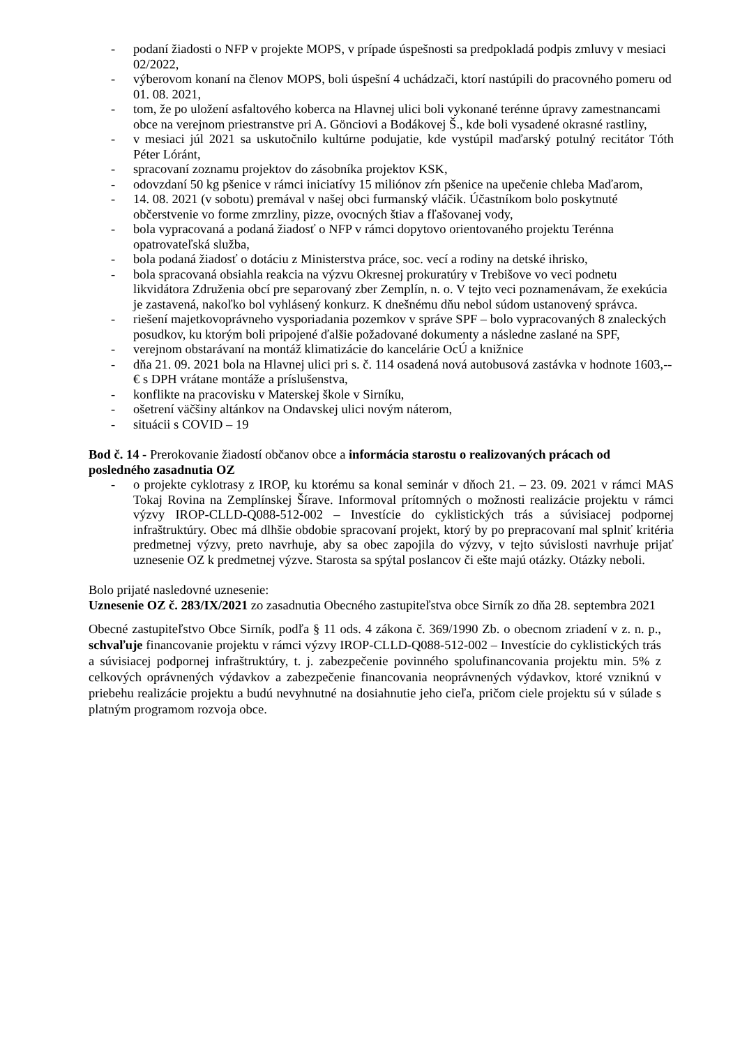- podaní žiadosti o NFP v projekte MOPS, v prípade úspešnosti sa predpokladá podpis zmluvy v mesiaci 02/2022,
- výberovom konaní na členov MOPS, boli úspešní 4 uchádzači, ktorí nastúpili do pracovného pomeru od 01. 08. 2021,
- tom, že po uložení asfaltového koberca na Hlavnej ulici boli vykonané terénne úpravy zamestnancami obce na verejnom priestranstve pri A. Gönciovi a Bodákovej Š., kde boli vysadené okrasné rastliny,
- v mesiaci júl 2021 sa uskutočnilo kultúrne podujatie, kde vystúpil maďarský potulný recitátor Tóth Péter Lóránt,
- spracovaní zoznamu projektov do zásobníka projektov KSK,
- odovzdaní 50 kg pšenice v rámci iniciatívy 15 miliónov zŕn pšenice na upečenie chleba Maďarom,
- 14. 08. 2021 (v sobotu) premával v našej obci furmanský vláčik. Účastníkom bolo poskytnuté občerstvenie vo forme zmrzliny, pizze, ovocných štiav a fľašovanej vody,
- bola vypracovaná a podaná žiadosť o NFP v rámci dopytovo orientovaného projektu Terénna opatrovateľská služba,
- bola podaná žiadosť o dotáciu z Ministerstva práce, soc. vecí a rodiny na detské ihrisko,
- bola spracovaná obsiahla reakcia na výzvu Okresnej prokuratúry v Trebišove vo veci podnetu likvidátora Združenia obcí pre separovaný zber Zemplín, n. o. V tejto veci poznamenávam, že exekúcia je zastavená, nakoľko bol vyhlásený konkurz. K dnešnému dňu nebol súdom ustanovený správca.
- riešení majetkovoprávneho vysporiadania pozemkov v správe SPF – bolo vypracovaných 8 znaleckých posudkov, ku ktorým boli pripojené ďalšie požadované dokumenty a následne zaslané na SPF,
- verejnom obstarávaní na montáž klimatizácie do kancelárie OcÚ a knižnice
- dňa 21. 09. 2021 bola na Hlavnej ulici pri s. č. 114 osadená nová autobusová zastávka v hodnote 1603,--€ s DPH vrátane montáže a príslušenstva,
- konflikte na pracovisku v Materskej škole v Sirníku,
- ošetrení väčšiny altánkov na Ondavskej ulici novým náterom,
- situácii s COVID – 19
Bod č. 14 - Prerokovanie žiadostí občanov obce a informácia starostu o realizovaných prácach od posledného zasadnutia OZ
- o projekte cyklotrasy z IROP, ku ktorému sa konal seminár v dňoch 21. – 23. 09. 2021 v rámci MAS Tokaj Rovina na Zemplínskej Šírave. Informoval prítomných o možnosti realizácie projektu v rámci výzvy IROP-CLLD-Q088-512-002 – Investície do cyklistických trás a súvisiacej podpornej infraštruktúry. Obec má dlhšie obdobie spracovaní projekt, ktorý by po prepracovaní mal splniť kritéria predmetnej výzvy, preto navrhuje, aby sa obec zapojila do výzvy, v tejto súvislosti navrhuje prijať uznesenie OZ k predmetnej výzve. Starosta sa spýtal poslancov či ešte majú otázky. Otázky neboli.
Bolo prijaté nasledovné uznesenie:
Uznesenie OZ č. 283/IX/2021 zo zasadnutia Obecného zastupiteľstva obce Sirník zo dňa 28. septembra 2021
Obecné zastupiteľstvo Obce Sirník, podľa § 11 ods. 4 zákona č. 369/1990 Zb. o obecnom zriadení v z. n. p., schvaľuje financovanie projektu v rámci výzvy IROP-CLLD-Q088-512-002 – Investície do cyklistických trás a súvisiacej podpornej infraštruktúry, t. j. zabezpečenie povinného spolufinancovania projektu min. 5% z celkových oprávnených výdavkov a zabezpečenie financovania neoprávnených výdavkov, ktoré vzniknú v priebehu realizácie projektu a budú nevyhnutné na dosiahnutie jeho cieľa, pričom ciele projektu sú v súlade s platným programom rozvoja obce.